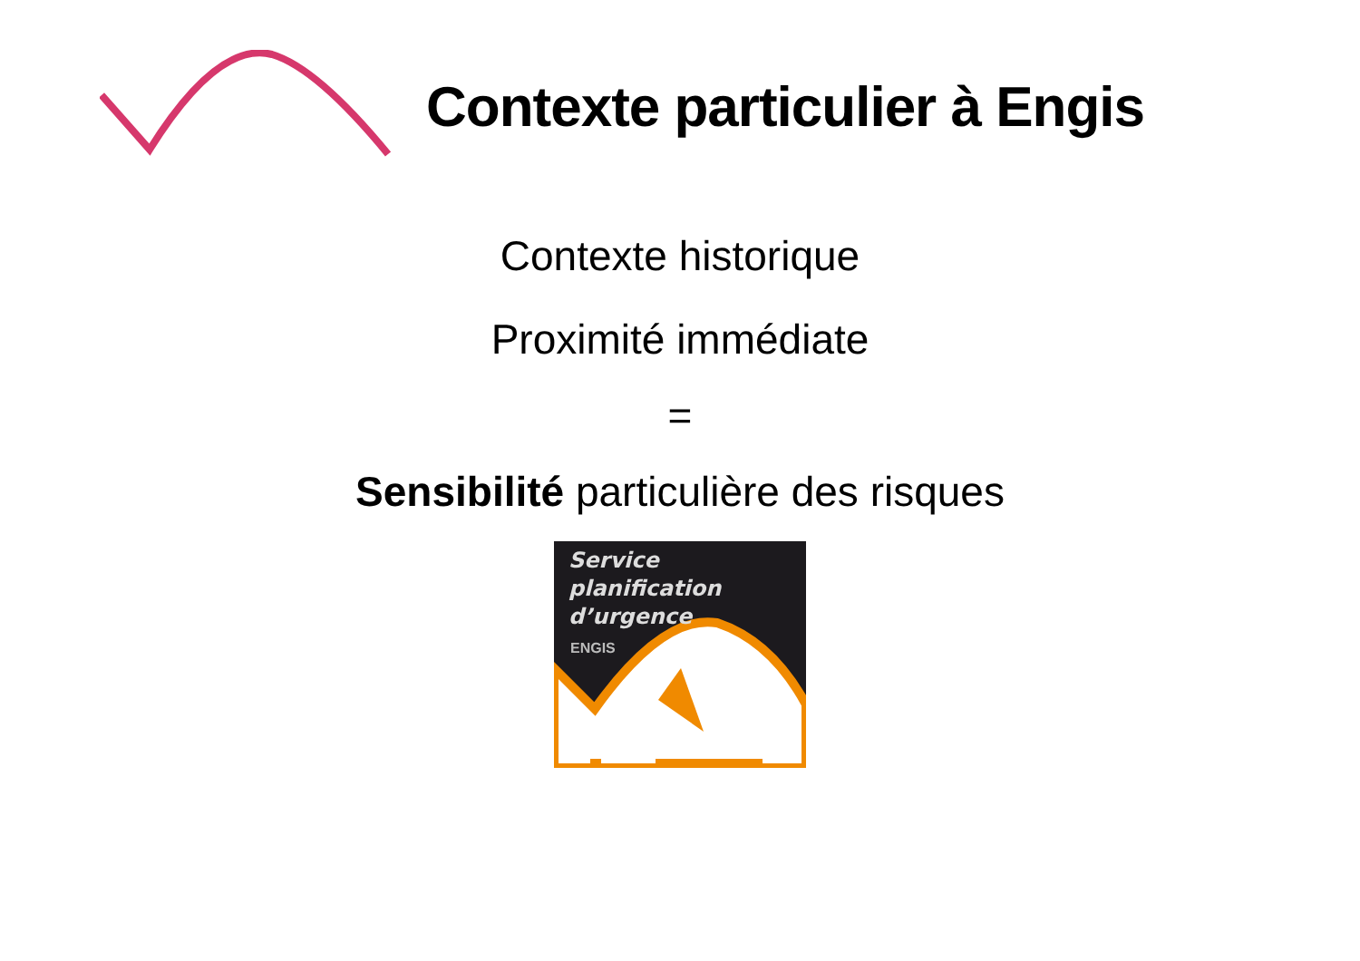Contexte particulier à Engis
Contexte historique
Proximité immédiate
=
Sensibilité particulière des risques
Service
planification
d’urgence
ENGIS